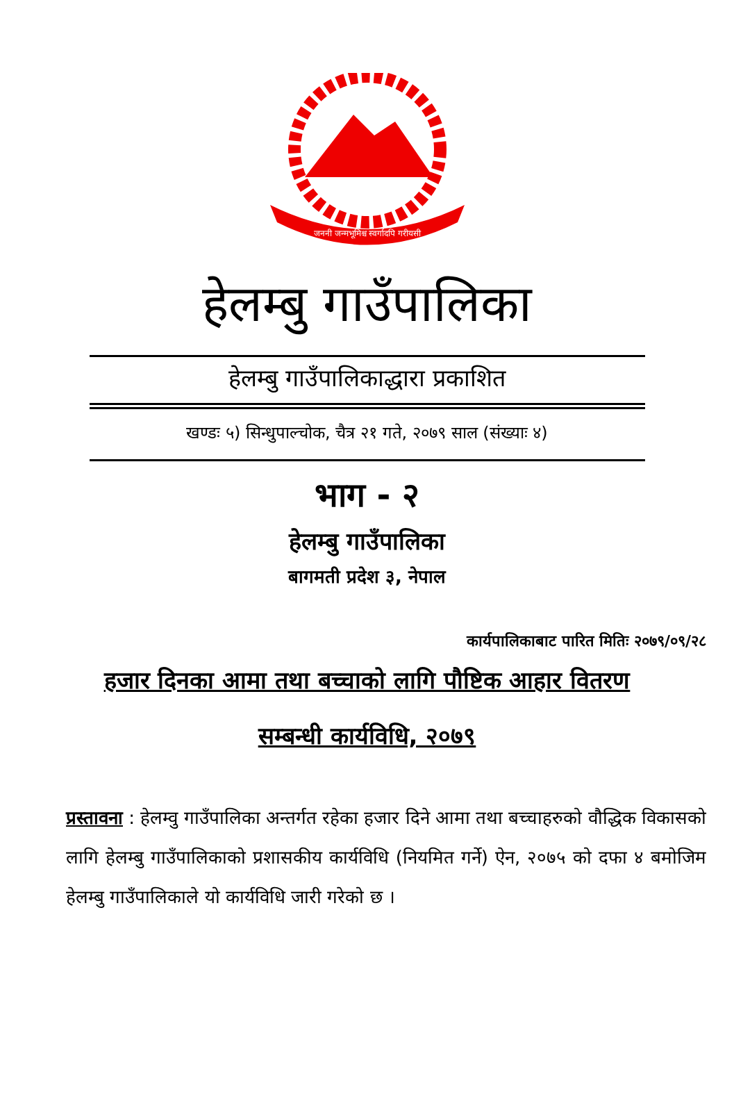जननी जन्मभूमिश्च स्वर्गादपि गरीयसी
हेलम्बु गाउँपालिका
हेलम्बु गाउँपालिकाद्धारा प्रकाशित
खण्डः ५) सिन्धुपाल्चोक, चैत्र २१ गते, २०७९ साल (संख्याः ४)
भाग - २
हेलम्बु गाउँपालिका
बागमती प्रदेश ३, नेपाल
कार्यपालिकाबाट पारित मितिः २०७९/०९/२८
हजार दिनका आमा तथा बच्चाको लागि पौष्टिक आहार वितरण
सम्बन्धी कार्यविधि, २०७९
प्रस्तावना : हेलम्वु गाउँपालिका अन्तर्गत रहेका हजार दिने आमा तथा बच्चाहरुको वौद्धिक विकासको लागि हेलम्बु गाउँपालिकाको प्रशासकीय कार्यविधि (नियमित गर्ने) ऐन, २०७५ को दफा ४ बमोजिम हेलम्बु गाउँपालिकाले यो कार्यविधि जारी गरेको छ ।